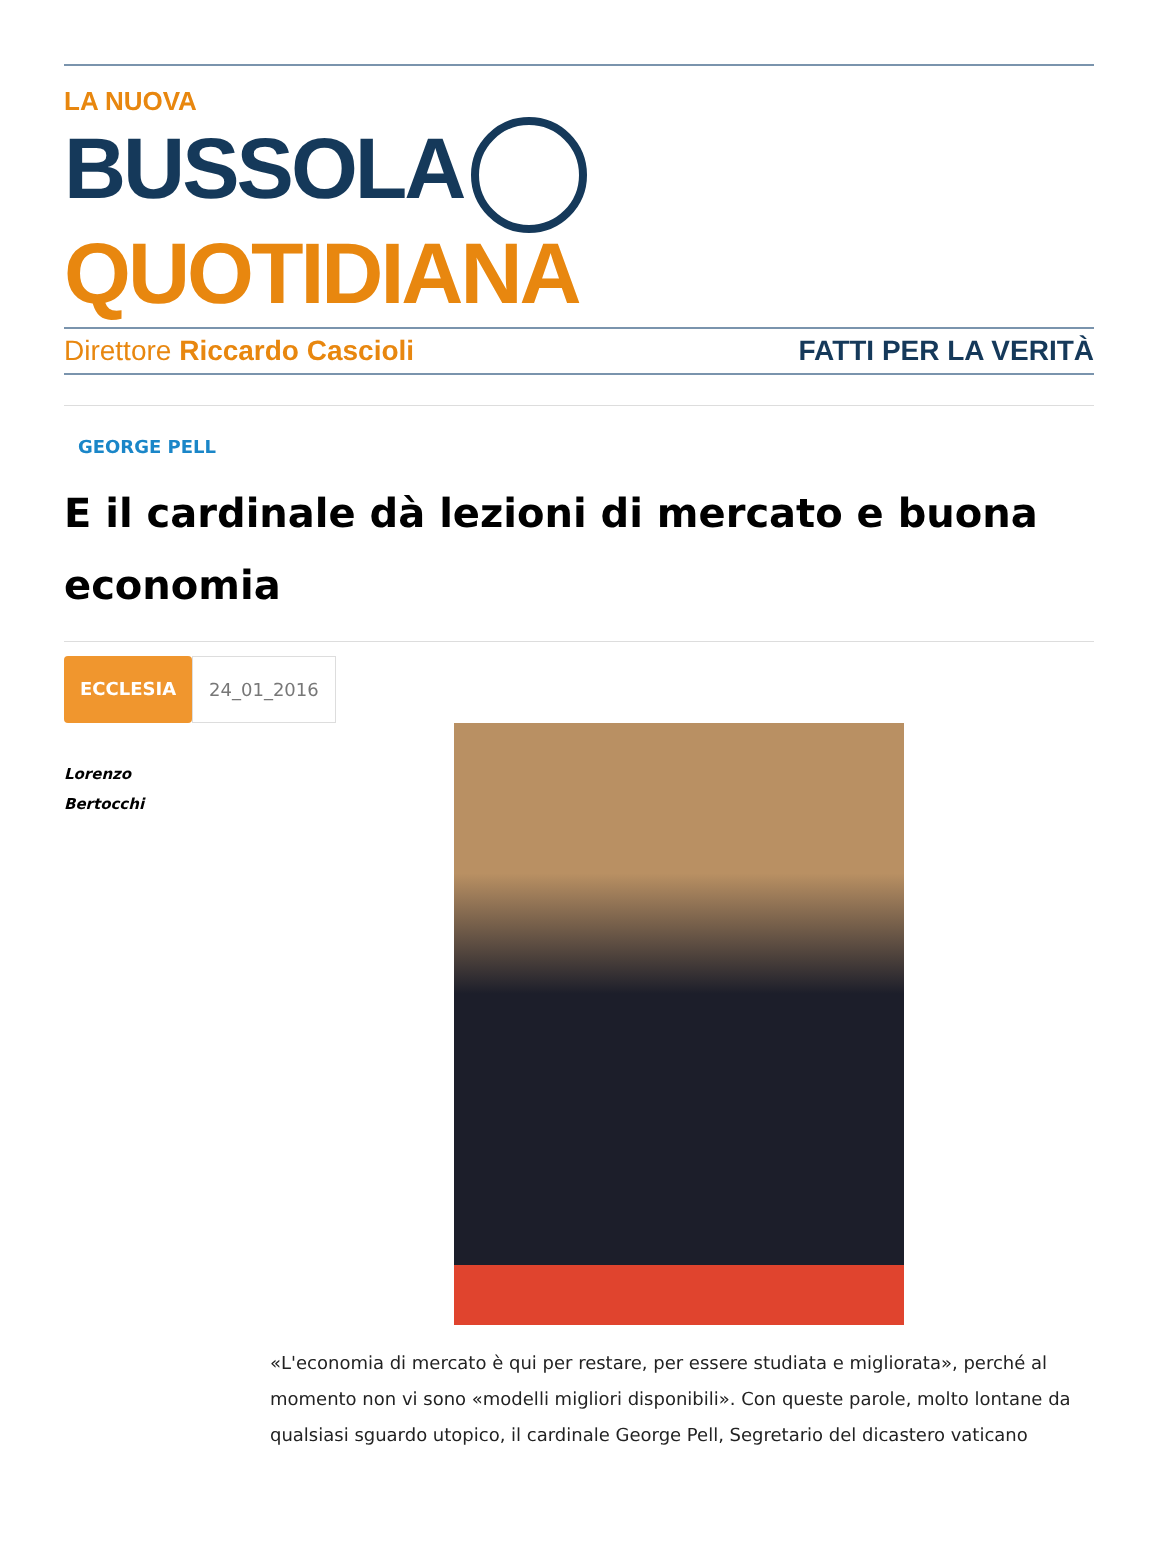LA NUOVA
BUSSOLA QUOTIDIANA
Direttore Riccardo Cascioli FATTI PER LA VERITÀ
GEORGE PELL
E il cardinale dà lezioni di mercato e buona economia
ECCLESIA 24_01_2016
Lorenzo
Bertocchi
«L'economia di mercato è qui per restare, per essere studiata e migliorata», perché al momento non vi sono «modelli migliori disponibili». Con queste parole, molto lontane da qualsiasi sguardo utopico, il cardinale George Pell, Segretario del dicastero vaticano